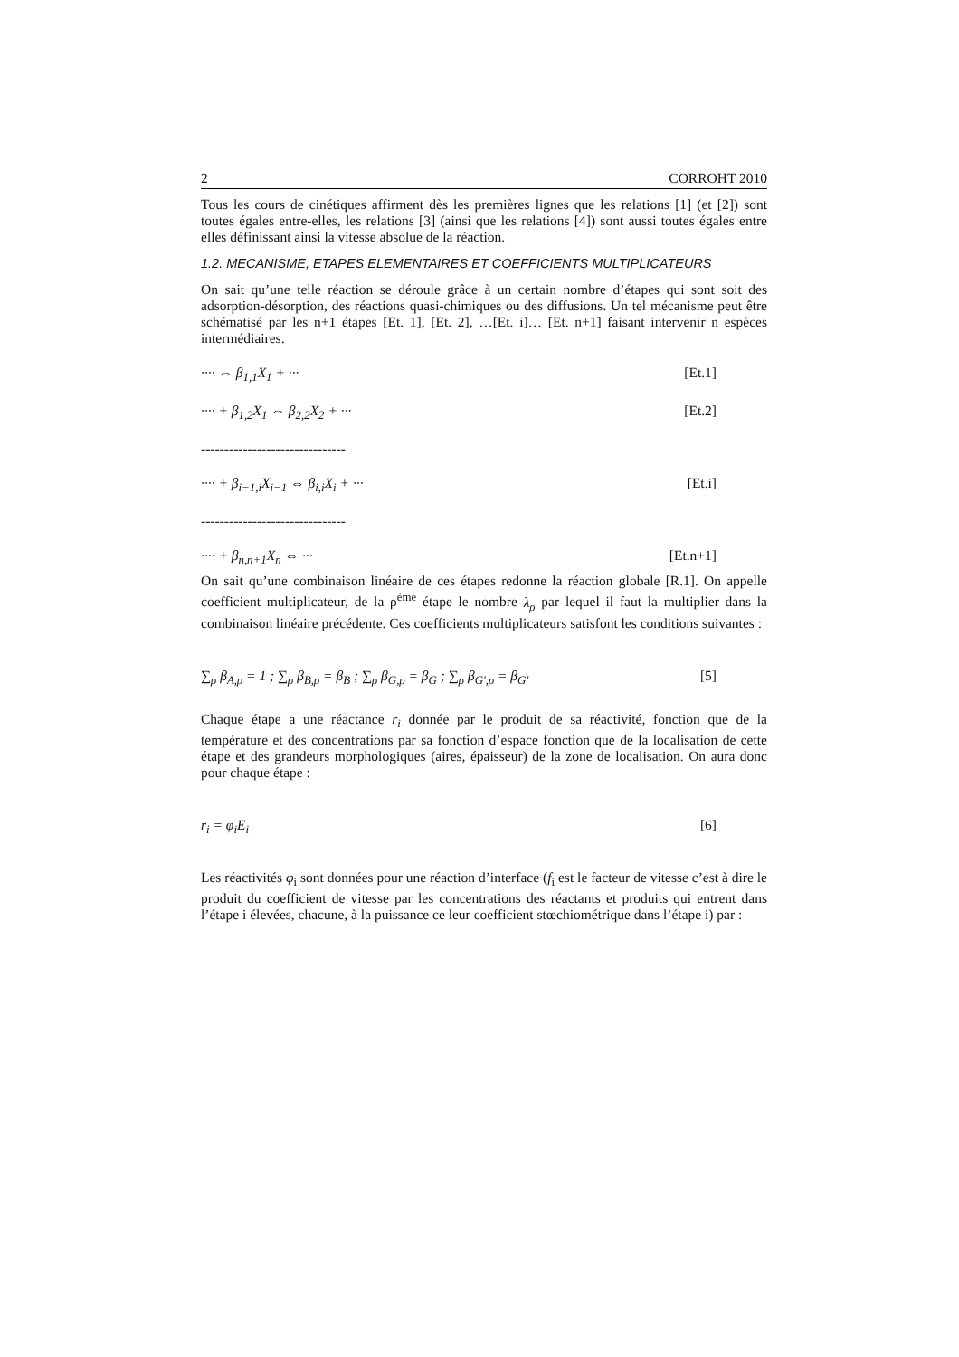2 CORROHT 2010
Tous les cours de cinétiques affirment dès les premières lignes que les relations [1] (et [2]) sont toutes égales entre-elles, les relations [3] (ainsi que les relations [4]) sont aussi toutes égales entre elles définissant ainsi la vitesse absolue de la réaction.
1.2. MECANISME, ETAPES ELEMENTAIRES ET COEFFICIENTS MULTIPLICATEURS
On sait qu’une telle réaction se déroule grâce à un certain nombre d’étapes qui sont soit des adsorption-désorption, des réactions quasi-chimiques ou des diffusions. Un tel mécanisme peut être schématisé par les n+1 étapes [Et. 1], [Et. 2], …[Et. i]… [Et. n+1] faisant intervenir n espèces intermédiaires.
···· ⇔ β<sub>1,1</sub>X<sub>1</sub> + ··· [Et.1]
···· + β<sub>1,2</sub>X<sub>1</sub> ⇔ β<sub>2,2</sub>X<sub>2</sub> + ··· [Et.2]
-------------------------------
···· + β<sub>i−1,i</sub>X<sub>i−1</sub> ⇔ β<sub>i,i</sub>X<sub>i</sub> + ··· [Et.i]
-------------------------------
···· + β<sub>n,n+1</sub>X<sub>n</sub> ⇔ ··· [Et.n+1]
On sait qu’une combinaison linéaire de ces étapes redonne la réaction globale [R.1]. On appelle coefficient multiplicateur, de la ρ<sup>ème</sup> étape le nombre λ<sub>ρ</sub> par lequel il faut la multiplier dans la combinaison linéaire précédente. Ces coefficients multiplicateurs satisfont les conditions suivantes :
∑<sub>ρ</sub> β<sub>A,ρ</sub> = 1 ; ∑<sub>ρ</sub> β<sub>B,ρ</sub> = β<sub>B</sub> ; ∑<sub>ρ</sub> β<sub>G,ρ</sub> = β<sub>G</sub> ; ∑<sub>ρ</sub> β<sub>G',ρ</sub> = β<sub>G'</sub> [5]
Chaque étape a une réactance r<sub>i</sub> donnée par le produit de sa réactivité, fonction que de la température et des concentrations par sa fonction d’espace fonction que de la localisation de cette étape et des grandeurs morphologiques (aires, épaisseur) de la zone de localisation. On aura donc pour chaque étape :
r<sub>i</sub> = φ<sub>i</sub>E<sub>i</sub> [6]
Les réactivités φ<sub>i</sub> sont données pour une réaction d’interface (f<sub>i</sub> est le facteur de vitesse c’est à dire le produit du coefficient de vitesse par les concentrations des réactants et produits qui entrent dans l’étape i élevées, chacune, à la puissance ce leur coefficient stœchiométrique dans l’étape i) par :